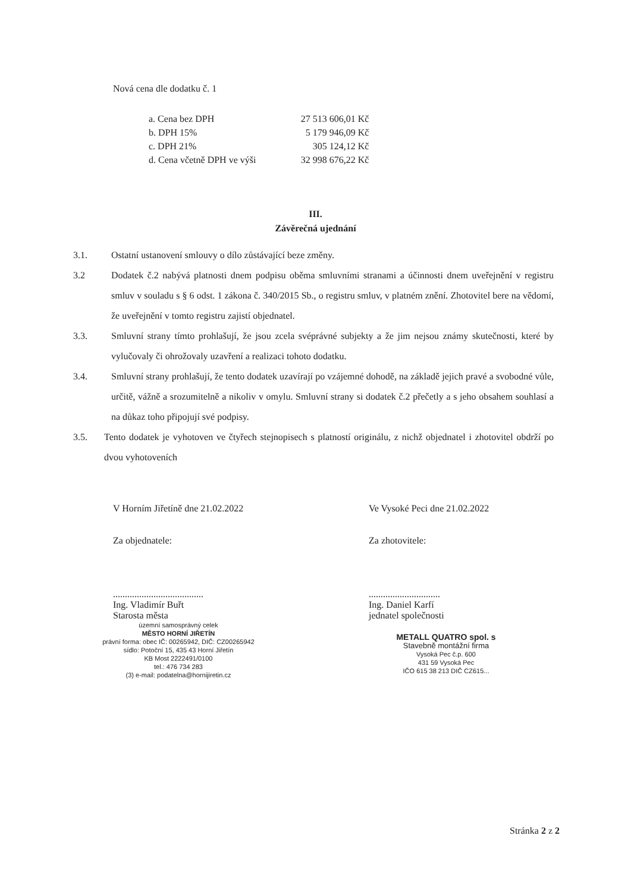Nová cena dle dodatku č. 1
| a. Cena bez DPH | 27 513 606,01 Kč |
| b. DPH 15% | 5 179 946,09 Kč |
| c. DPH 21% | 305 124,12 Kč |
| d. Cena včetně DPH ve výši | 32 998 676,22 Kč |
III.
Závěrečná ujednání
3.1. Ostatní ustanovení smlouvy o dílo zůstávající beze změny.
3.2 Dodatek č.2 nabývá platnosti dnem podpisu oběma smluvními stranami a účinnosti dnem uveřejnění v registru smluv v souladu s § 6 odst. 1 zákona č. 340/2015 Sb., o registru smluv, v platném znění. Zhotovitel bere na vědomí, že uveřejnění v tomto registru zajistí objednatel.
3.3. Smluvní strany tímto prohlašují, že jsou zcela svéprávné subjekty a že jim nejsou známy skutečnosti, které by vylučovaly či ohrožovaly uzavření a realizaci tohoto dodatku.
3.4. Smluvní strany prohlašují, že tento dodatek uzavírají po vzájemné dohodě, na základě jejich pravé a svobodné vůle, určitě, vážně a srozumitelně a nikoliv v omylu. Smluvní strany si dodatek č.2 přečetly a s jeho obsahem souhlasí a na důkaz toho připojují své podpisy.
3.5. Tento dodatek je vyhotoven ve čtyřech stejnopisech s platností originálu, z nichž objednatel i zhotovitel obdrží po dvou vyhotoveních
V Horním Jiřetíně dne 21.02.2022
Za objednatele:
......................................
Ing. Vladimír Buřt
Starosta města
územní samosprávný celek
MĚSTO HORNÍ JIŘETÍN
právní forma: obec IČ: 00265942, DIČ: CZ00265942
sídlo: Potoční 15, 435 43 Horní Jiřetín
KB Most 2222491/0100
tel.: 476 734 283
(3) e-mail: podatelna@hornijiretin.cz
Ve Vysoké Peci dne 21.02.2022
Za zhotovitele:
..............................
Ing. Daniel Karfí
jednatel společnosti
METALL QUATRO spol. s
Stavebně montážní firma
Vysoká Pec č.p. 600
431 59 Vysoká Pec
IČO 615 38 213 DIČ CZ615...
Stránka 2 z 2